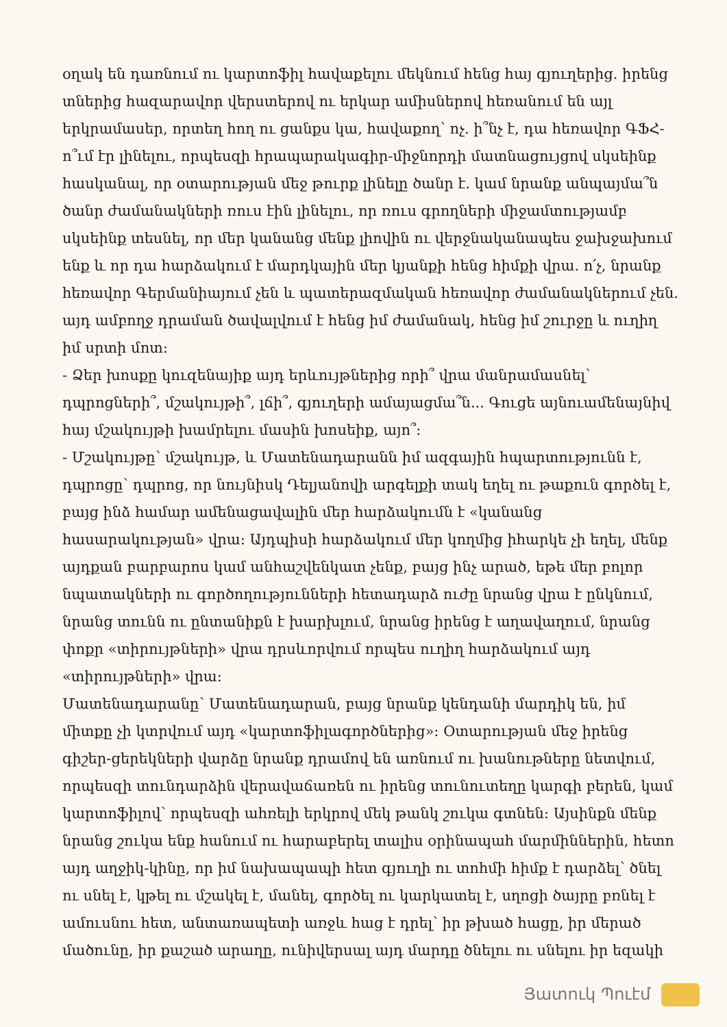օղակ են դառնում ու կարտոֆիլ հավաքելու մեկնում հենց հայ գյուղերից. իրենց տներից հազարավոր վերստերով ու երկար ամիսներով հեռանում են այլ երկրամասեր, որտեղ հող ու ցանքս կա, հավաքող՝ ոչ. ի՞նչ է, դա հեռավոր ԳՖՀ-ո՞ւմ էր լինելու, որպեսզի հրապարակագիր-միջնորդի մատնացույցով սկսեինք հասկանալ, որ օտարության մեջ թուրք լինելը ծանր է. կամ նրանք անպայմա՞ն ծանր ժամանակների ռուս էին լինելու, որ ռուս գրողների միջամտությամբ սկսեինք տեսնել, որ մեր կանանց մենք լիովին ու վերջնականապես ջախջախում ենք և որ դա հարձակում է մարդկային մեր կյանքի հենց հիմքի վրա. ո՛չ, նրանք հեռավոր Գերմանիայում չեն և պատերազմական հեռավոր ժամանակներում չեն. այդ ամբողջ դրաման ծավալվում է հենց իմ ժամանակ, հենց իմ շուրջը և ուղիղ իմ սրտի մոտ:
- Ձեր խոսքը կուզենայիք այդ երևույթներից որի՞ վրա մանրամասնել՝ դպրոցների՞, մշակույթի՞, լճի՞, գյուղերի ամայացմա՞ն... Գուցե այնուամենայնիվ հայ մշակույթի խամրելու մասին խոսեիք, այո՞:
- Մշակույթը՝ մշակույթ, և Մատենադարանն իմ ազգային հպարտությունն է, դպրոցը՝ դպրոց, որ նույնիսկ Դելյանովի արգելքի տակ եղել ու թաքուն գործել է, բայց ինձ համար ամենացավալին մեր հարձակումն է «կանանց հասարակության» վրա: Այդպիսի հարձակում մեր կողմից իհարկե չի եղել, մենք այդքան բարբարոս կամ անհաշվենկատ չենք, բայց ինչ արած, եթե մեր բոլոր նպատակների ու գործողությունների հետադարձ ուժը նրանց վրա է ընկնում, նրանց տունն ու ընտանիքն է խարխլում, նրանց իրենց է աղավաղում, նրանց փոքր «տիրույթների» վրա դրսևորվում որպես ուղիղ հարձակում այդ «տիրույթների» վրա:
Մատենադարանը՝ Մատենադարան, բայց նրանք կենդանի մարդիկ են, իմ միտքը չի կտրվում այդ «կարտոֆիլագործներից»: Օտարության մեջ իրենց գիշեր-ցերեկների վարձը նրանք դրամով են առնում ու խանութները նետվում, որպեսզի տունդարձին վերավաճառեն ու իրենց տունուտեղը կարգի բերեն, կամ կարտոֆիլով՝ որպեսզի ահռելի երկրով մեկ թանկ շուկա գտնեն: Այսինքն մենք նրանց շուկա ենք հանում ու հարաբերել տալիս օրինապահ մարմիններին, հետո այդ աղջիկ-կինը, որ իմ նախապապի հետ գյուղի ու տոհմի հիմք է դարձել՝ ծնել ու սնել է, կթել ու մշակել է, մանել, գործել ու կարկատել է, սղոցի ծայրը բռնել է ամուսնու հետ, անտառապետի առջև հաց է դրել՝ իր թխած հացը, իր մերած մածունը, իր քաշած արաղը, ունիվերսալ այդ մարդը ծնելու ու սնելու իր եզակի
Յատուկ Պուէմ